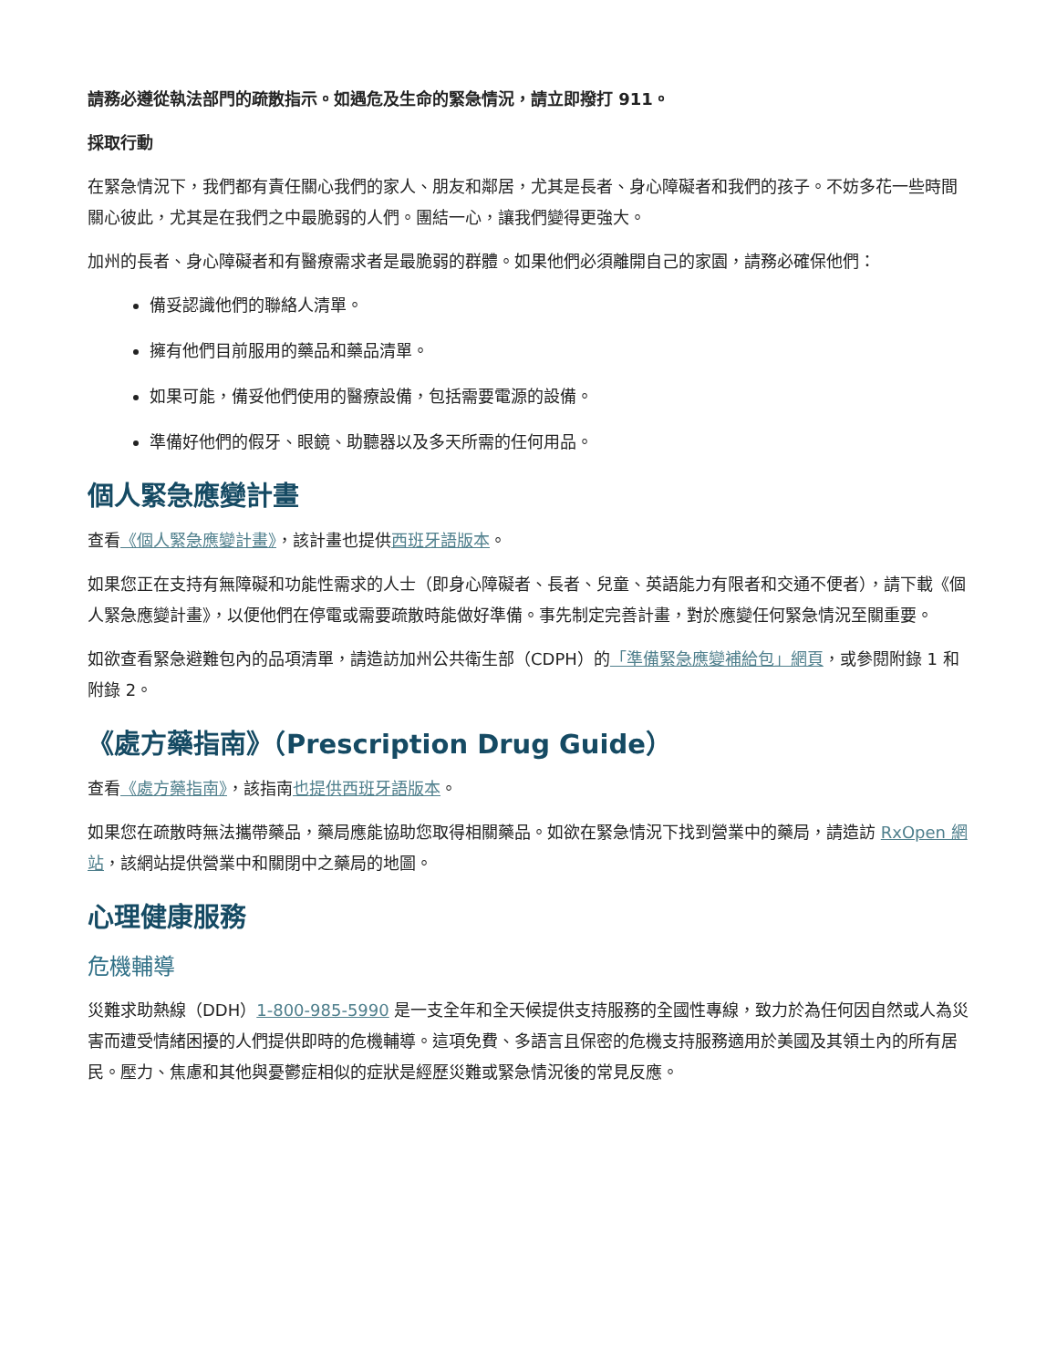請務必遵從執法部門的疏散指示。如遇危及生命的緊急情況，請立即撥打 911。
採取行動
在緊急情況下，我們都有責任關心我們的家人、朋友和鄰居，尤其是長者、身心障礙者和我們的孩子。不妨多花一些時間關心彼此，尤其是在我們之中最脆弱的人們。團結一心，讓我們變得更強大。
加州的長者、身心障礙者和有醫療需求者是最脆弱的群體。如果他們必須離開自己的家園，請務必確保他們：
備妥認識他們的聯絡人清單。
擁有他們目前服用的藥品和藥品清單。
如果可能，備妥他們使用的醫療設備，包括需要電源的設備。
準備好他們的假牙、眼鏡、助聽器以及多天所需的任何用品。
個人緊急應變計畫
查看《個人緊急應變計畫》，該計畫也提供西班牙語版本。
如果您正在支持有無障礙和功能性需求的人士（即身心障礙者、長者、兒童、英語能力有限者和交通不便者），請下載《個人緊急應變計畫》，以便他們在停電或需要疏散時能做好準備。事先制定完善計畫，對於應變任何緊急情況至關重要。
如欲查看緊急避難包內的品項清單，請造訪加州公共衛生部（CDPH）的「準備緊急應變補給包」網頁，或參閱附錄 1 和附錄 2。
《處方藥指南》（Prescription Drug Guide）
查看《處方藥指南》，該指南也提供西班牙語版本。
如果您在疏散時無法攜帶藥品，藥局應能協助您取得相關藥品。如欲在緊急情況下找到營業中的藥局，請造訪 RxOpen 網站，該網站提供營業中和關閉中之藥局的地圖。
心理健康服務
危機輔導
災難求助熱線（DDH）1-800-985-5990 是一支全年和全天候提供支持服務的全國性專線，致力於為任何因自然或人為災害而遭受情緒困擾的人們提供即時的危機輔導。這項免費、多語言且保密的危機支持服務適用於美國及其領土內的所有居民。壓力、焦慮和其他與憂鬱症相似的症狀是經歷災難或緊急情況後的常見反應。